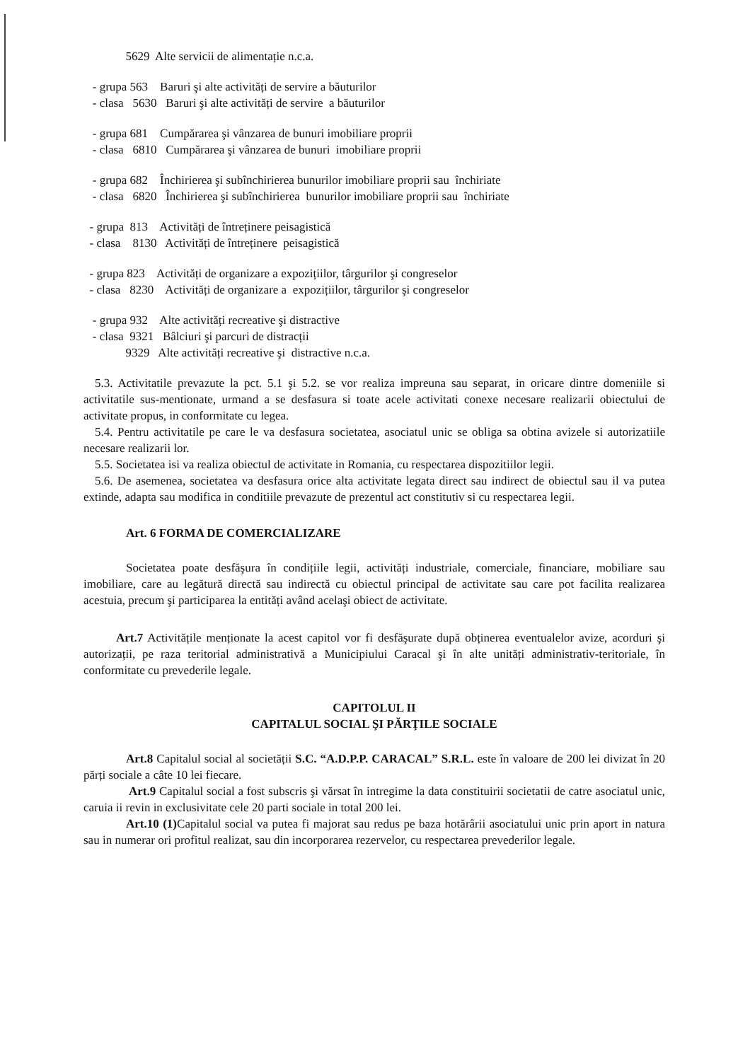5629 Alte servicii de alimentație n.c.a.
- grupa 563 Baruri şi alte activități de servire a băuturilor
- clasa 5630 Baruri şi alte activități de servire a băuturilor
- grupa 681 Cumpărarea şi vânzarea de bunuri imobiliare proprii
- clasa 6810 Cumpărarea şi vânzarea de bunuri imobiliare proprii
- grupa 682 Închirierea şi subînchirierea bunurilor imobiliare proprii sau închiriate
- clasa 6820 Închirierea şi subînchirierea bunurilor imobiliare proprii sau închiriate
- grupa 813 Activități de întreținere peisagistică
- clasa 8130 Activități de întreținere peisagistică
- grupa 823 Activități de organizare a expozițiilor, târgurilor şi congreselor
- clasa 8230 Activități de organizare a expozițiilor, târgurilor şi congreselor
- grupa 932 Alte activități recreative şi distractive
- clasa 9321 Bâlciuri şi parcuri de distracții
9329 Alte activități recreative şi distractive n.c.a.
5.3. Activitatile prevazute la pct. 5.1 şi 5.2. se vor realiza impreuna sau separat, in oricare dintre domeniile si activitatile sus-mentionate, urmand a se desfasura si toate acele activitati conexe necesare realizarii obiectului de activitate propus, in conformitate cu legea.
5.4. Pentru activitatile pe care le va desfasura societatea, asociatul unic se obliga sa obtina avizele si autorizatiile necesare realizarii lor.
5.5. Societatea isi va realiza obiectul de activitate in Romania, cu respectarea dispozitiilor legii.
5.6. De asemenea, societatea va desfasura orice alta activitate legata direct sau indirect de obiectul sau il va putea extinde, adapta sau modifica in conditiile prevazute de prezentul act constitutiv si cu respectarea legii.
Art. 6 FORMA DE COMERCIALIZARE
Societatea poate desfăşura în condițiile legii, activități industriale, comerciale, financiare, mobiliare sau imobiliare, care au legătură directă sau indirectă cu obiectul principal de activitate sau care pot facilita realizarea acestuia, precum şi participarea la entități având acelaşi obiect de activitate.
Art.7 Activitățile menționate la acest capitol vor fi desfăşurate după obținerea eventualelor avize, acorduri şi autorizații, pe raza teritorial administrativă a Municipiului Caracal şi în alte unități administrativ-teritoriale, în conformitate cu prevederile legale.
CAPITOLUL II
CAPITALUL SOCIAL ŞI PĂRŢILE SOCIALE
Art.8 Capitalul social al societății S.C. “A.D.P.P. CARACAL” S.R.L. este în valoare de 200 lei divizat în 20 părți sociale a câte 10 lei fiecare.
Art.9 Capitalul social a fost subscris şi vărsat în intregime la data constituirii societatii de catre asociatul unic, caruia ii revin in exclusivitate cele 20 parti sociale in total 200 lei.
Art.10 (1) Capitalul social va putea fi majorat sau redus pe baza hotărârii asociatului unic prin aport in natura sau in numerar ori profitul realizat, sau din incorporarea rezervelor, cu respectarea prevederilor legale.